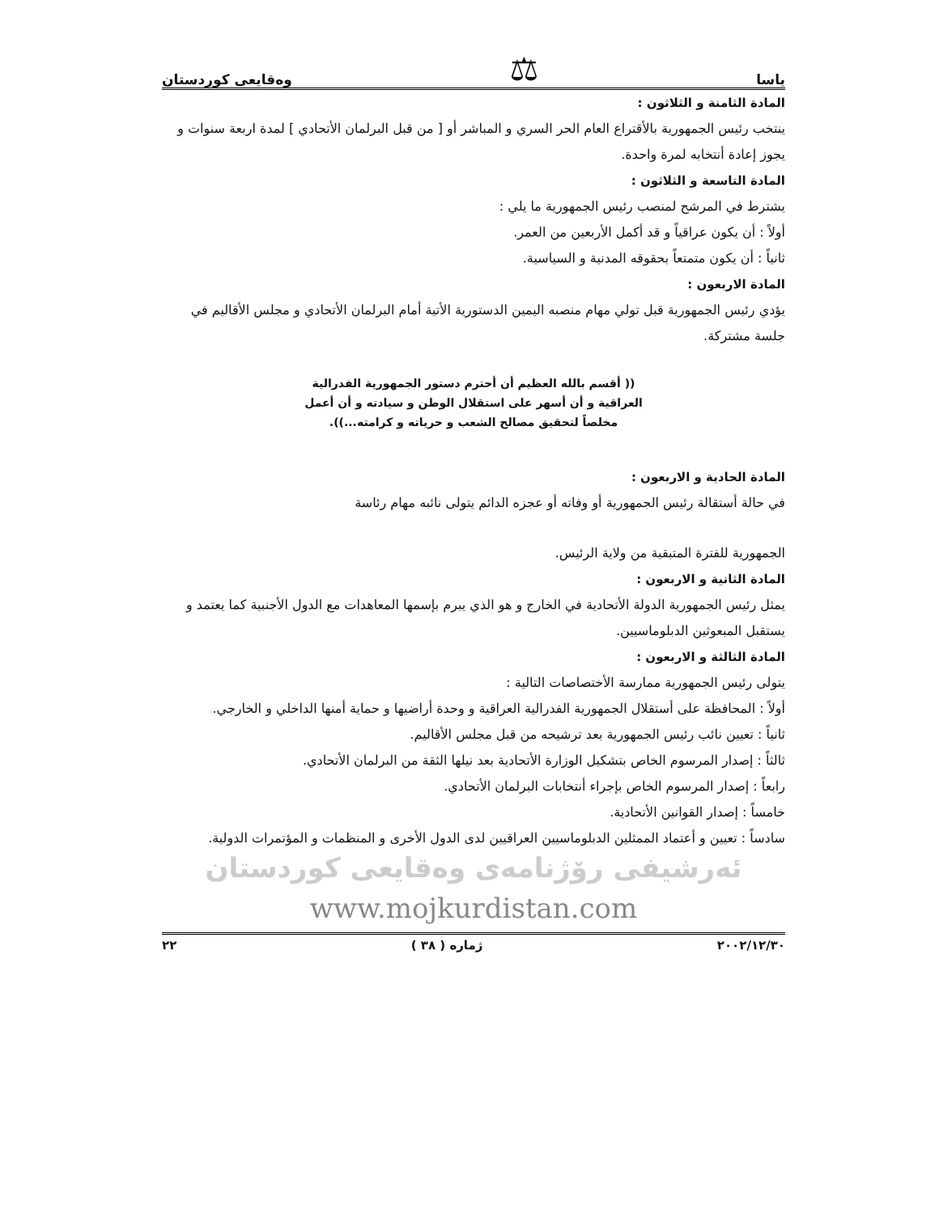ياسا ⚖ وەقایعی کوردستان
المادة الثامنة و الثلاثون :
ينتخب رئيس الجمهورية بالأقتراع العام الحر السري و المباشر أو [ من قبل البرلمان الأتحادي ] لمدة اربعة سنوات و يجوز إعادة أنتخابه لمرة واحدة.
المادة التاسعة و الثلاثون :
يشترط في المرشح لمنصب رئيس الجمهورية ما يلي :
أولاً : أن يكون عراقياً و قد أكمل الأربعين من العمر.
ثانياً : أن يكون متمتعاً بحقوقه المدنية و السياسية.
المادة الاربعون :
يؤدي رئيس الجمهورية قبل تولي مهام منصبه اليمين الدستورية الأتية أمام البرلمان الأتحادي و مجلس الأقاليم في جلسة مشتركة.
(( أقسم بالله العظيم أن أحترم دستور الجمهورية الفدرالية
العراقية و أن أسهر على استقلال الوطن و سيادته و أن أعمل
مخلصاً لتحقيق مصالح الشعب و حرياته و كرامته...)).
المادة الحادية و الاربعون :
في حالة أستقالة رئيس الجمهورية أو وفاته أو عجزه الدائم يتولى نائبه مهام رئاسة
الجمهورية للفترة المتبقية من ولاية الرئيس.
المادة الثانية و الاربعون :
يمثل رئيس الجمهورية الدولة الأتحادية في الخارج و هو الذي يبرم بإسمها المعاهدات مع الدول الأجنبية كما يعتمد و يستقبل المبعوثين الدبلوماسيين.
المادة الثالثة و الاربعون :
يتولى رئيس الجمهورية ممارسة الأختصاصات التالية :
أولاً : المحافظة على أستقلال الجمهورية الفدرالية العراقية و وحدة أراضيها و حماية أمنها الداخلي و الخارجي.
ثانياً : تعيين نائب رئيس الجمهورية بعد ترشيحه من قبل مجلس الأقاليم.
ثالثاً : إصدار المرسوم الخاص بتشكيل الوزارة الأتحادية بعد نيلها الثقة من البرلمان الأتحادي.
رابعاً : إصدار المرسوم الخاص بإجراء أنتخابات البرلمان الأتحادي.
خامساً : إصدار القوانين الأتحادية.
سادساً : تعيين و أعتماد الممثلين الدبلوماسيين العراقيين لدى الدول الأخرى و المنظمات و المؤتمرات الدولية.
ئەرشیفی رۆژنامەی وەقایعی کوردستان
www.mojkurdistan.com
٢٠٠٢/١٢/٣٠ ژمارە ( ٣٨ ) ٢٢